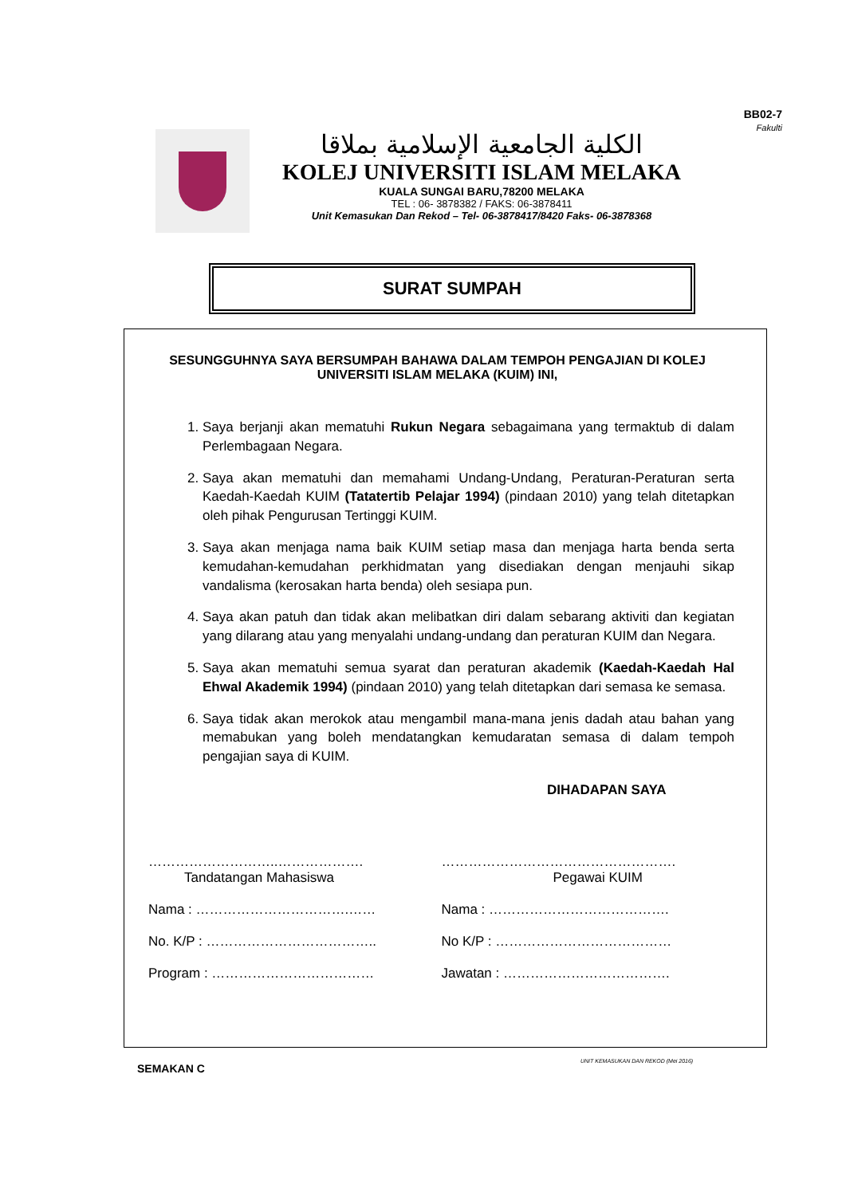BB02-7
Fakulti
الكلية الجامعية الإسلامية بملاقا
KOLEJ UNIVERSITI ISLAM MELAKA
KUALA SUNGAI BARU,78200 MELAKA
TEL : 06- 3878382 / FAKS: 06-3878411
Unit Kemasukan Dan Rekod – Tel- 06-3878417/8420 Faks- 06-3878368
SURAT SUMPAH
SESUNGGUHNYA SAYA BERSUMPAH BAHAWA DALAM TEMPOH PENGAJIAN DI KOLEJ UNIVERSITI ISLAM MELAKA (KUIM) INI,
1. Saya berjanji akan mematuhi Rukun Negara sebagaimana yang termaktub di dalam Perlembagaan Negara.
2. Saya akan mematuhi dan memahami Undang-Undang, Peraturan-Peraturan serta Kaedah-Kaedah KUIM (Tatatertib Pelajar 1994) (pindaan 2010) yang telah ditetapkan oleh pihak Pengurusan Tertinggi KUIM.
3. Saya akan menjaga nama baik KUIM setiap masa dan menjaga harta benda serta kemudahan-kemudahan perkhidmatan yang disediakan dengan menjauhi sikap vandalisma (kerosakan harta benda) oleh sesiapa pun.
4. Saya akan patuh dan tidak akan melibatkan diri dalam sebarang aktiviti dan kegiatan yang dilarang atau yang menyalahi undang-undang dan peraturan KUIM dan Negara.
5. Saya akan mematuhi semua syarat dan peraturan akademik (Kaedah-Kaedah Hal Ehwal Akademik 1994) (pindaan 2010) yang telah ditetapkan dari semasa ke semasa.
6. Saya tidak akan merokok atau mengambil mana-mana jenis dadah atau bahan yang memabukan yang boleh mendatangkan kemudaratan semasa di dalam tempoh pengajian saya di KUIM.
DIHADAPAN SAYA
………………………..……………….
Tandatangan Mahasiswa
Nama : …………………………….……
No. K/P : ………………………………..
Program : ………………………………
…………………………………………….
Pegawai KUIM
Nama : ………………………………….
No K/P : …………………………………
Jawatan : ……………………………….
SEMAKAN C
UNIT KEMASUKAN DAN REKOD (Mei 2016)